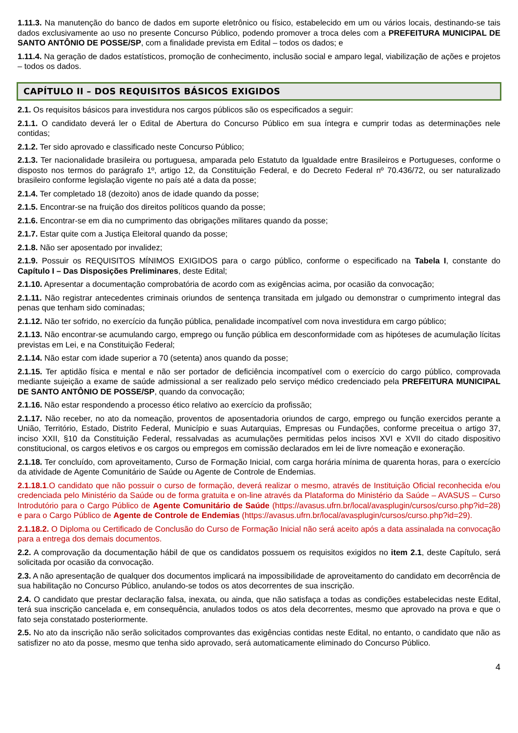1.11.3. Na manutenção do banco de dados em suporte eletrônico ou físico, estabelecido em um ou vários locais, destinando-se tais dados exclusivamente ao uso no presente Concurso Público, podendo promover a troca deles com a PREFEITURA MUNICIPAL DE SANTO ANTÔNIO DE POSSE/SP, com a finalidade prevista em Edital – todos os dados; e
1.11.4. Na geração de dados estatísticos, promoção de conhecimento, inclusão social e amparo legal, viabilização de ações e projetos – todos os dados.
CAPÍTULO II – DOS REQUISITOS BÁSICOS EXIGIDOS
2.1. Os requisitos básicos para investidura nos cargos públicos são os especificados a seguir:
2.1.1. O candidato deverá ler o Edital de Abertura do Concurso Público em sua íntegra e cumprir todas as determinações nele contidas;
2.1.2. Ter sido aprovado e classificado neste Concurso Público;
2.1.3. Ter nacionalidade brasileira ou portuguesa, amparada pelo Estatuto da Igualdade entre Brasileiros e Portugueses, conforme o disposto nos termos do parágrafo 1º, artigo 12, da Constituição Federal, e do Decreto Federal nº 70.436/72, ou ser naturalizado brasileiro conforme legislação vigente no país até a data da posse;
2.1.4. Ter completado 18 (dezoito) anos de idade quando da posse;
2.1.5. Encontrar-se na fruição dos direitos políticos quando da posse;
2.1.6. Encontrar-se em dia no cumprimento das obrigações militares quando da posse;
2.1.7. Estar quite com a Justiça Eleitoral quando da posse;
2.1.8. Não ser aposentado por invalidez;
2.1.9. Possuir os REQUISITOS MÍNIMOS EXIGIDOS para o cargo público, conforme o especificado na Tabela I, constante do Capítulo I – Das Disposições Preliminares, deste Edital;
2.1.10. Apresentar a documentação comprobatória de acordo com as exigências acima, por ocasião da convocação;
2.1.11. Não registrar antecedentes criminais oriundos de sentença transitada em julgado ou demonstrar o cumprimento integral das penas que tenham sido cominadas;
2.1.12. Não ter sofrido, no exercício da função pública, penalidade incompatível com nova investidura em cargo público;
2.1.13. Não encontrar-se acumulando cargo, emprego ou função pública em desconformidade com as hipóteses de acumulação lícitas previstas em Lei, e na Constituição Federal;
2.1.14. Não estar com idade superior a 70 (setenta) anos quando da posse;
2.1.15. Ter aptidão física e mental e não ser portador de deficiência incompatível com o exercício do cargo público, comprovada mediante sujeição a exame de saúde admissional a ser realizado pelo serviço médico credenciado pela PREFEITURA MUNICIPAL DE SANTO ANTÔNIO DE POSSE/SP, quando da convocação;
2.1.16. Não estar respondendo a processo ético relativo ao exercício da profissão;
2.1.17. Não receber, no ato da nomeação, proventos de aposentadoria oriundos de cargo, emprego ou função exercidos perante a União, Território, Estado, Distrito Federal, Município e suas Autarquias, Empresas ou Fundações, conforme preceitua o artigo 37, inciso XXII, §10 da Constituição Federal, ressalvadas as acumulações permitidas pelos incisos XVI e XVII do citado dispositivo constitucional, os cargos eletivos e os cargos ou empregos em comissão declarados em lei de livre nomeação e exoneração.
2.1.18. Ter concluído, com aproveitamento, Curso de Formação Inicial, com carga horária mínima de quarenta horas, para o exercício da atividade de Agente Comunitário de Saúde ou Agente de Controle de Endemias.
2.1.18.1.O candidato que não possuir o curso de formação, deverá realizar o mesmo, através de Instituição Oficial reconhecida e/ou credenciada pelo Ministério da Saúde ou de forma gratuita e on-line através da Plataforma do Ministério da Saúde – AVASUS – Curso Introdutório para o Cargo Público de Agente Comunitário de Saúde (https://avasus.ufrn.br/local/avasplugin/cursos/curso.php?id=28) e para o Cargo Público de Agente de Controle de Endemias (https://avasus.ufrn.br/local/avasplugin/cursos/curso.php?id=29).
2.1.18.2. O Diploma ou Certificado de Conclusão do Curso de Formação Inicial não será aceito após a data assinalada na convocação para a entrega dos demais documentos.
2.2. A comprovação da documentação hábil de que os candidatos possuem os requisitos exigidos no item 2.1, deste Capítulo, será solicitada por ocasião da convocação.
2.3. A não apresentação de qualquer dos documentos implicará na impossibilidade de aproveitamento do candidato em decorrência de sua habilitação no Concurso Público, anulando-se todos os atos decorrentes de sua inscrição.
2.4. O candidato que prestar declaração falsa, inexata, ou ainda, que não satisfaça a todas as condições estabelecidas neste Edital, terá sua inscrição cancelada e, em consequência, anulados todos os atos dela decorrentes, mesmo que aprovado na prova e que o fato seja constatado posteriormente.
2.5. No ato da inscrição não serão solicitados comprovantes das exigências contidas neste Edital, no entanto, o candidato que não as satisfizer no ato da posse, mesmo que tenha sido aprovado, será automaticamente eliminado do Concurso Público.
4